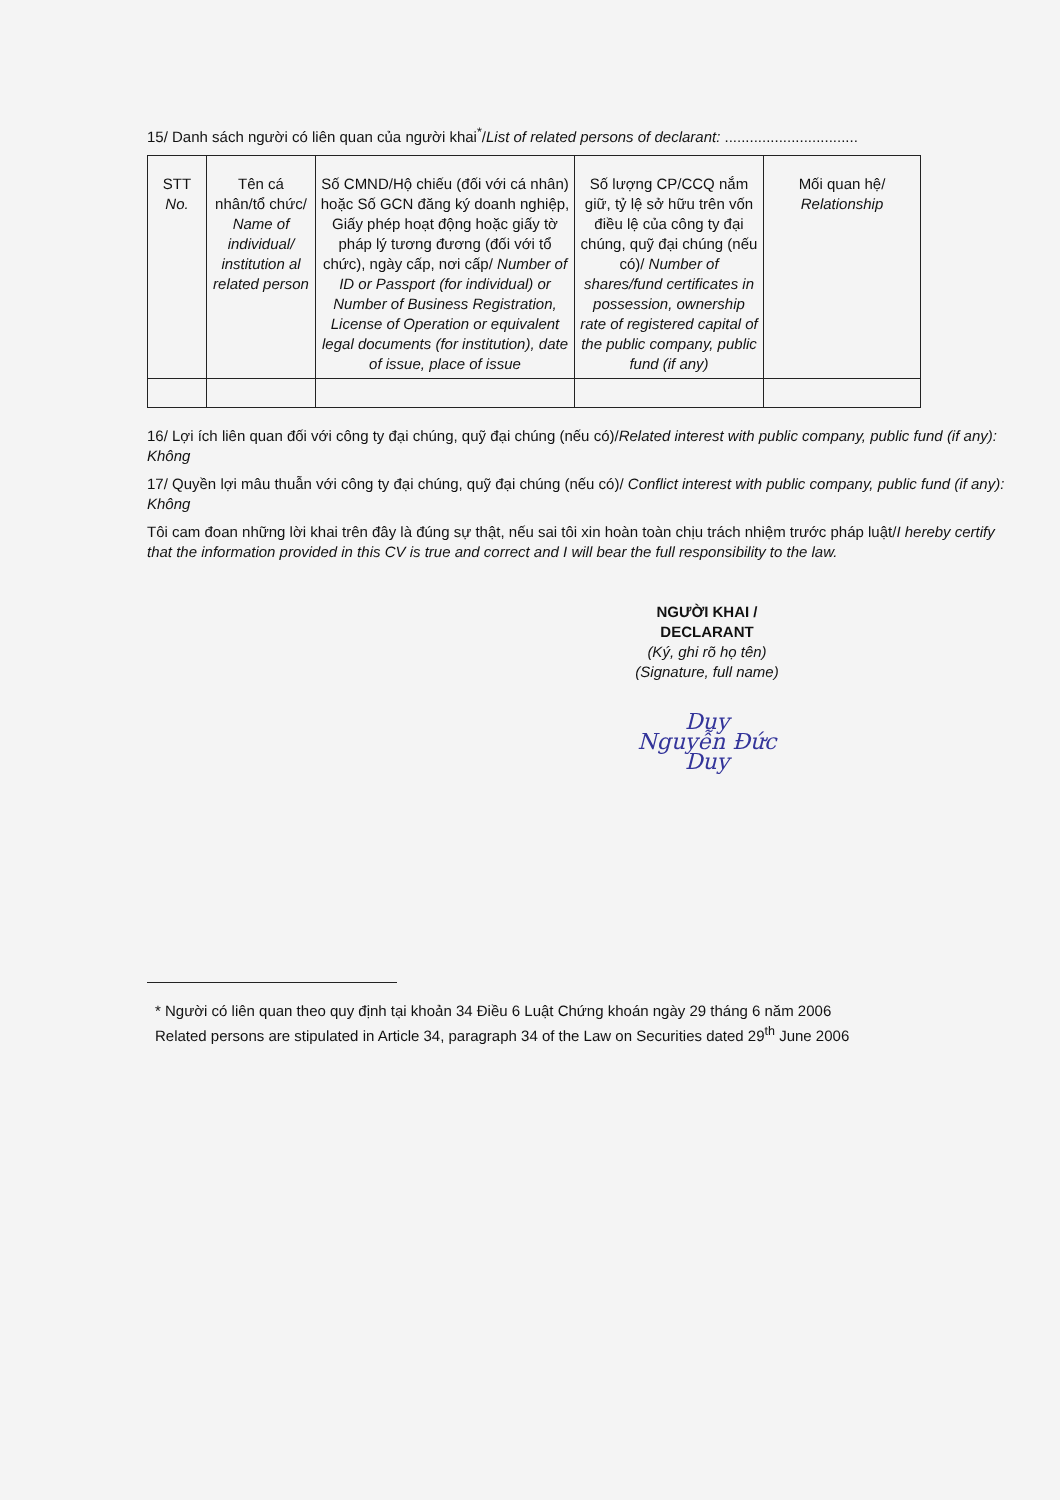15/ Danh sách người có liên quan của người khai<sup>*</sup>/List of related persons of declarant: ................................
| STT No. | Tên cá nhân/tổ chức/ Name of individual/ institution al related person | Số CMND/Hộ chiếu (đối với cá nhân) hoặc Số GCN đăng ký doanh nghiệp, Giấy phép hoạt động hoặc giấy tờ pháp lý tương đương (đối với tổ chức), ngày cấp, nơi cấp/ Number of ID or Passport (for individual) or Number of Business Registration, License of Operation or equivalent legal documents (for institution), date of issue, place of issue | Số lượng CP/CCQ nắm giữ, tỷ lệ sở hữu trên vốn điều lệ của công ty đại chúng, quỹ đại chúng (nếu có)/ Number of shares/fund certificates in possession, ownership rate of registered capital of the public company, public fund (if any) | Mối quan hệ/ Relationship |
16/ Lợi ích liên quan đối với công ty đại chúng, quỹ đại chúng (nếu có)/Related interest with public company, public fund (if any): Không
17/ Quyền lợi mâu thuẫn với công ty đại chúng, quỹ đại chúng (nếu có)/ Conflict interest with public company, public fund (if any): Không
Tôi cam đoan những lời khai trên đây là đúng sự thật, nếu sai tôi xin hoàn toàn chịu trách nhiệm trước pháp luật/I hereby certify that the information provided in this CV is true and correct and I will bear the full responsibility to the law.
NGƯỜI KHAI /
DECLARANT
(Ký, ghi rõ họ tên)
(Signature, full name)
Duy
Nguyễn Đức Duy
* Người có liên quan theo quy định tại khoản 34 Điều 6 Luật Chứng khoán ngày 29 tháng 6 năm 2006
Related persons are stipulated in Article 34, paragraph 34 of the Law on Securities dated 29<sup>th</sup> June 2006